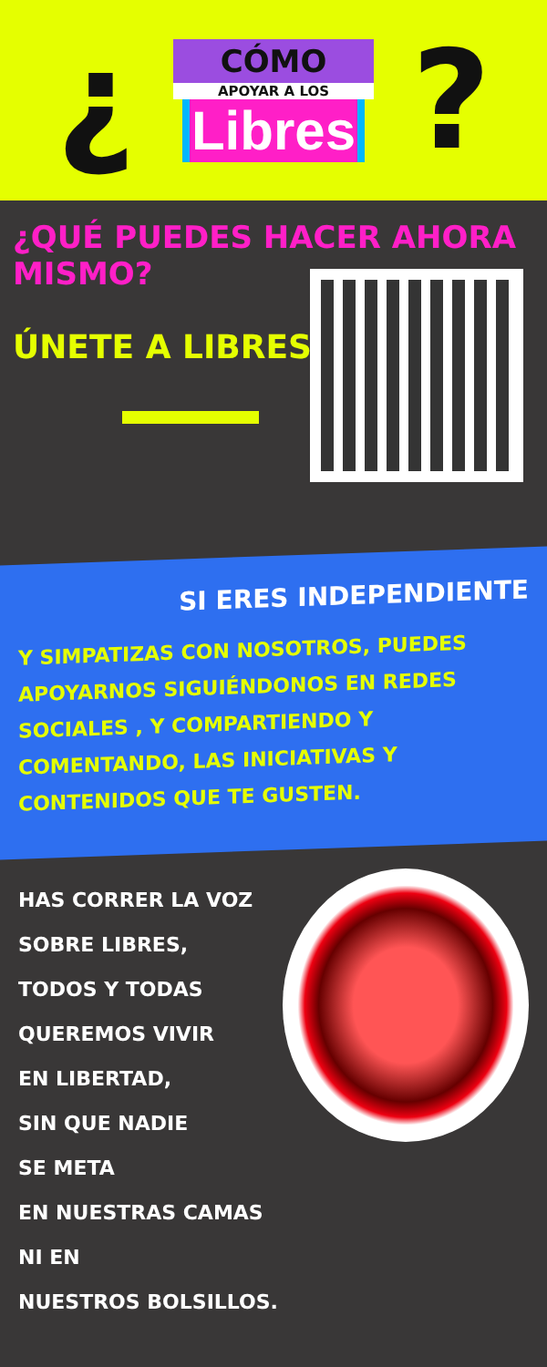¿
CÓMO
APOYAR A LOS
Libres
?
¿QUÉ PUEDES HACER AHORA MISMO?
ÚNETE A LIBRES
SI ERES INDEPENDIENTE
Y SIMPATIZAS CON NOSOTROS, PUEDES APOYARNOS SIGUIÉNDONOS EN REDES SOCIALES , Y COMPARTIENDO Y COMENTANDO, LAS INICIATIVAS Y CONTENIDOS QUE TE GUSTEN.
HAS CORRER LA VOZ
SOBRE LIBRES,
TODOS Y TODAS
QUEREMOS VIVIR
EN LIBERTAD,
SIN QUE NADIE
SE META
EN NUESTRAS CAMAS
NI EN
NUESTROS BOLSILLOS.